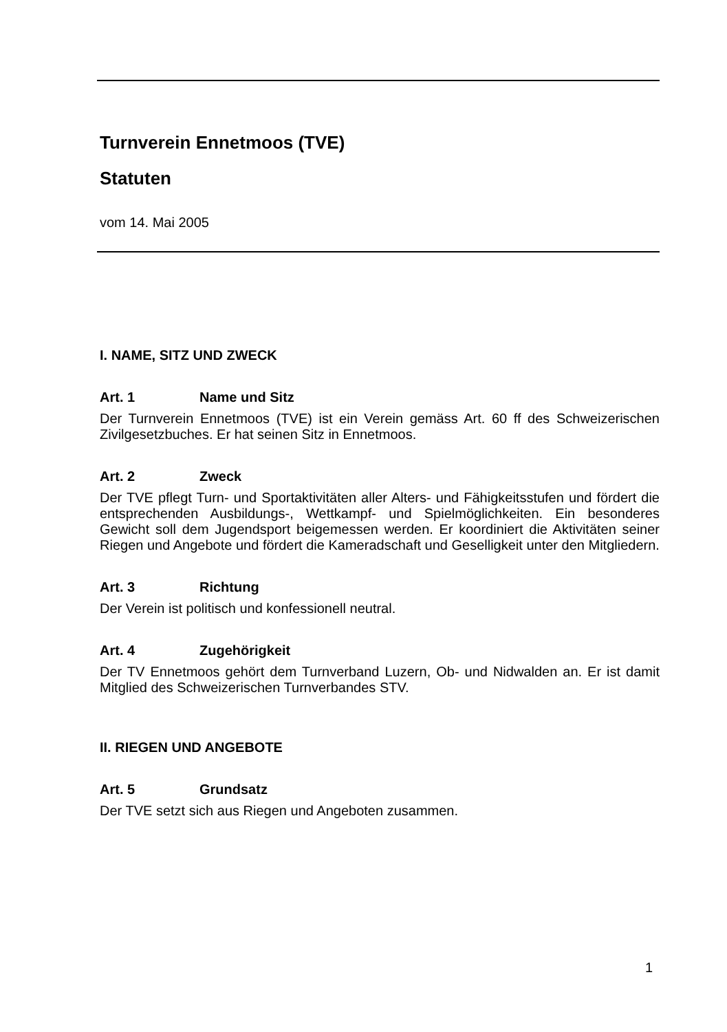Turnverein Ennetmoos (TVE)
Statuten
vom 14. Mai 2005
I. NAME, SITZ UND ZWECK
Art. 1 Name und Sitz
Der Turnverein Ennetmoos (TVE) ist ein Verein gemäss Art. 60 ff des Schweizerischen Zivilgesetzbuches. Er hat seinen Sitz in Ennetmoos.
Art. 2 Zweck
Der TVE pflegt Turn- und Sportaktivitäten aller Alters- und Fähigkeitsstufen und fördert die entsprechenden Ausbildungs-, Wettkampf- und Spielmöglichkeiten. Ein besonderes Gewicht soll dem Jugendsport beigemessen werden. Er koordiniert die Aktivitäten seiner Riegen und Angebote und fördert die Kameradschaft und Geselligkeit unter den Mitgliedern.
Art. 3 Richtung
Der Verein ist politisch und konfessionell neutral.
Art. 4 Zugehörigkeit
Der TV Ennetmoos gehört dem Turnverband Luzern, Ob- und Nidwalden an. Er ist damit Mitglied des Schweizerischen Turnverbandes STV.
II. RIEGEN UND ANGEBOTE
Art. 5 Grundsatz
Der TVE setzt sich aus Riegen und Angeboten zusammen.
1